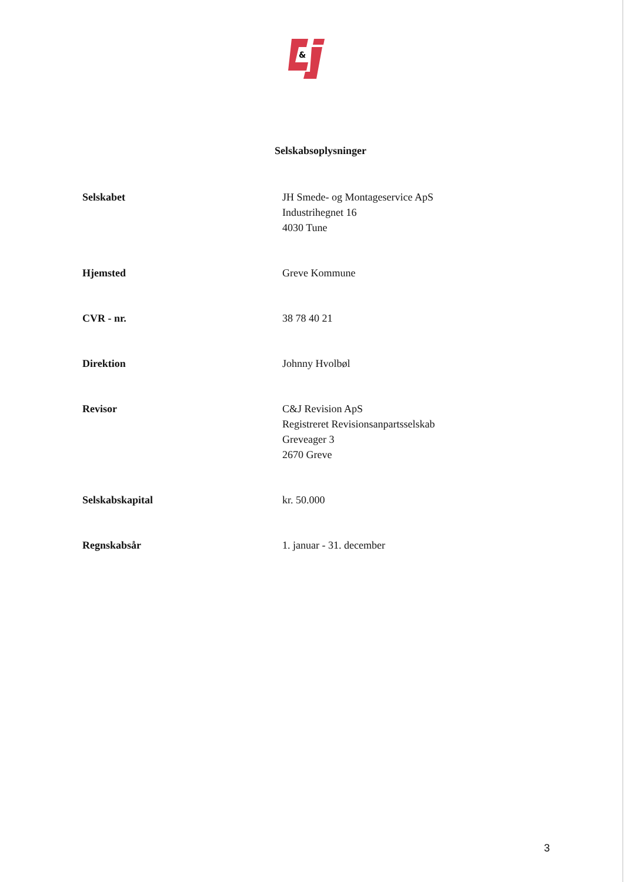&
Selskabsoplysninger
| Selskabet | JH Smede- og Montageservice ApS Industrihegnet 16 4030 Tune |
| Hjemsted | Greve Kommune |
| CVR - nr. | 38 78 40 21 |
| Direktion | Johnny Hvolbøl |
| Revisor | C&J Revision ApS Registreret Revisionsanpartsselskab Greveager 3 2670 Greve |
| Selskabskapital | kr. 50.000 |
| Regnskabsår | 1. januar - 31. december |
3